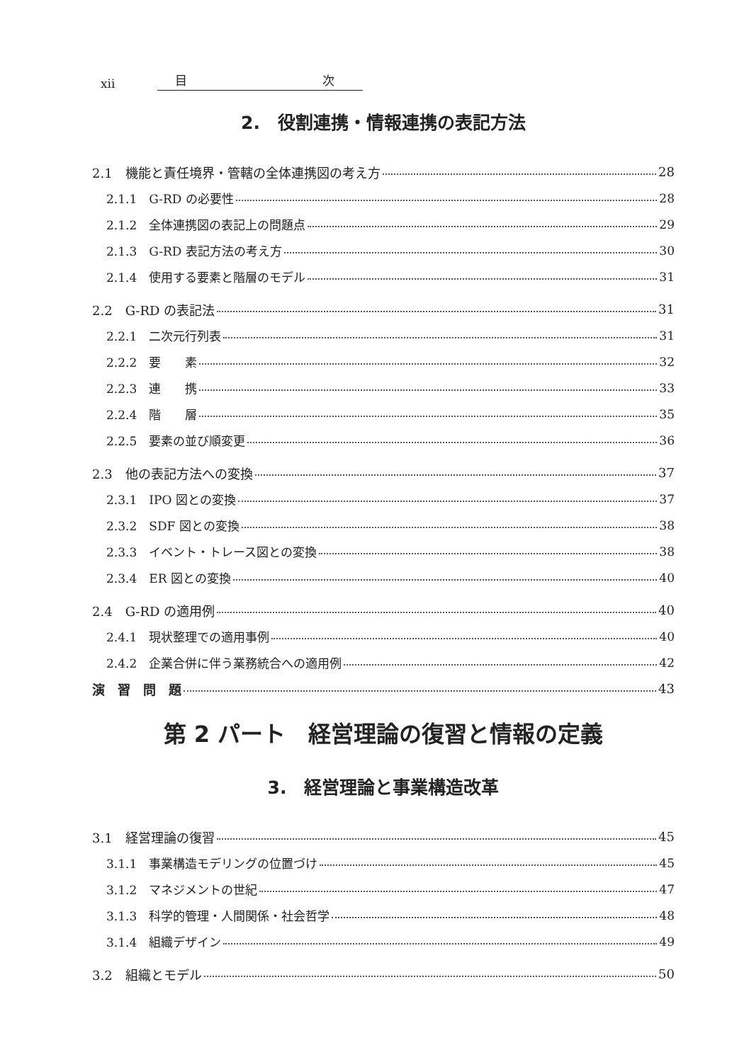xii 目 次
2.　役割連携・情報連携の表記方法
2.1　機能と責任境界・管轄の全体連携図の考え方 28
2.1.1　G-RD の必要性 28
2.1.2　全体連携図の表記上の問題点 29
2.1.3　G-RD 表記方法の考え方 30
2.1.4　使用する要素と階層のモデル 31
2.2　G-RD の表記法 31
2.2.1　二次元行列表 31
2.2.2　要　　素 32
2.2.3　連　　携 33
2.2.4　階　　層 35
2.2.5　要素の並び順変更 36
2.3　他の表記方法への変換 37
2.3.1　IPO 図との変換 37
2.3.2　SDF 図との変換 38
2.3.3　イベント・トレース図との変換 38
2.3.4　ER 図との変換 40
2.4　G-RD の適用例 40
2.4.1　現状整理での適用事例 40
2.4.2　企業合併に伴う業務統合への適用例 42
演　習　問　題 43
第 2 パート　経営理論の復習と情報の定義
3.　経営理論と事業構造改革
3.1　経営理論の復習 45
3.1.1　事業構造モデリングの位置づけ 45
3.1.2　マネジメントの世紀 47
3.1.3　科学的管理・人間関係・社会哲学 48
3.1.4　組織デザイン 49
3.2　組織とモデル 50